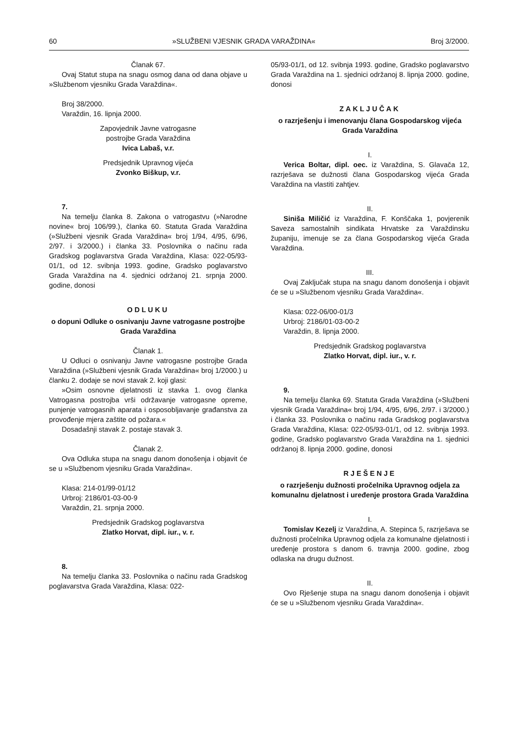60 »SLUŽBENI VJESNIK GRADA VARAŽDINA« Broj 3/2000.
Članak 67.
Ovaj Statut stupa na snagu osmog dana od dana objave u »Službenom vjesniku Grada Varaždina«.
Broj 38/2000.
Varaždin, 16. lipnja 2000.
Zapovjednik Javne vatrogasne
postrojbe Grada Varaždina
Ivica Labaš, v.r.
Predsjednik Upravnog vijeća
Zvonko Biškup, v.r.
7.
Na temelju članka 8. Zakona o vatrogastvu (»Narodne novine« broj 106/99.), članka 60. Statuta Grada Varaždina (»Službeni vjesnik Grada Varaždina« broj 1/94, 4/95, 6/96, 2/97. i 3/2000.) i članka 33. Poslovnika o načinu rada Gradskog poglavarstva Grada Varaždina, Klasa: 022-05/93-01/1, od 12. svibnja 1993. godine, Gradsko poglavarstvo Grada Varaždina na 4. sjednici održanoj 21. srpnja 2000. godine, donosi
ODLUKU
o dopuni Odluke o osnivanju Javne vatrogasne postrojbe Grada Varaždina
Članak 1.
U Odluci o osnivanju Javne vatrogasne postrojbe Grada Varaždina (»Službeni vjesnik Grada Varaždina« broj 1/2000.) u članku 2. dodaje se novi stavak 2. koji glasi:
»Osim osnovne djelatnosti iz stavka 1. ovog članka Vatrogasna postrojba vrši održavanje vatrogasne opreme, punjenje vatrogasnih aparata i osposobljavanje građanstva za provođenje mjera zaštite od požara.«
Dosadašnji stavak 2. postaje stavak 3.
Članak 2.
Ova Odluka stupa na snagu danom donošenja i objavit će se u »Službenom vjesniku Grada Varaždina«.
Klasa: 214-01/99-01/12
Urbroj: 2186/01-03-00-9
Varaždin, 21. srpnja 2000.
Predsjednik Gradskog poglavarstva
Zlatko Horvat, dipl. iur., v. r.
8.
Na temelju članka 33. Poslovnika o načinu rada Gradskog poglavarstva Grada Varaždina, Klasa: 022-
05/93-01/1, od 12. svibnja 1993. godine, Gradsko poglavarstvo Grada Varaždina na 1. sjednici održanoj 8. lipnja 2000. godine, donosi
ZAKLJUČAK
o razrješenju i imenovanju člana Gospodarskog vijeća Grada Varaždina
I.
Verica Boltar, dipl. oec. iz Varaždina, S. Glavača 12, razrješava se dužnosti člana Gospodarskog vijeća Grada Varaždina na vlastiti zahtjev.
II.
Siniša Miličić iz Varaždina, F. Konščaka 1, povjerenik Saveza samostalnih sindikata Hrvatske za Varaždinsku županiju, imenuje se za člana Gospodarskog vijeća Grada Varaždina.
III.
Ovaj Zaključak stupa na snagu danom donošenja i objavit će se u »Službenom vjesniku Grada Varaždina«.
Klasa: 022-06/00-01/3
Urbroj: 2186/01-03-00-2
Varaždin, 8. lipnja 2000.
Predsjednik Gradskog poglavarstva
Zlatko Horvat, dipl. iur., v. r.
9.
Na temelju članka 69. Statuta Grada Varaždina (»Službeni vjesnik Grada Varaždina« broj 1/94, 4/95, 6/96, 2/97. i 3/2000.) i članka 33. Poslovnika o načinu rada Gradskog poglavarstva Grada Varaždina, Klasa: 022-05/93-01/1, od 12. svibnja 1993. godine, Gradsko poglavarstvo Grada Varaždina na 1. sjednici održanoj 8. lipnja 2000. godine, donosi
RJEŠENJE
o razrješenju dužnosti pročelnika Upravnog odjela za komunalnu djelatnost i uređenje prostora Grada Varaždina
I.
Tomislav Kezelj iz Varaždina, A. Stepinca 5, razrješava se dužnosti pročelnika Upravnog odjela za komunalne djelatnosti i uređenje prostora s danom 6. travnja 2000. godine, zbog odlaska na drugu dužnost.
II.
Ovo Rješenje stupa na snagu danom donošenja i objavit će se u »Službenom vjesniku Grada Varaždina«.